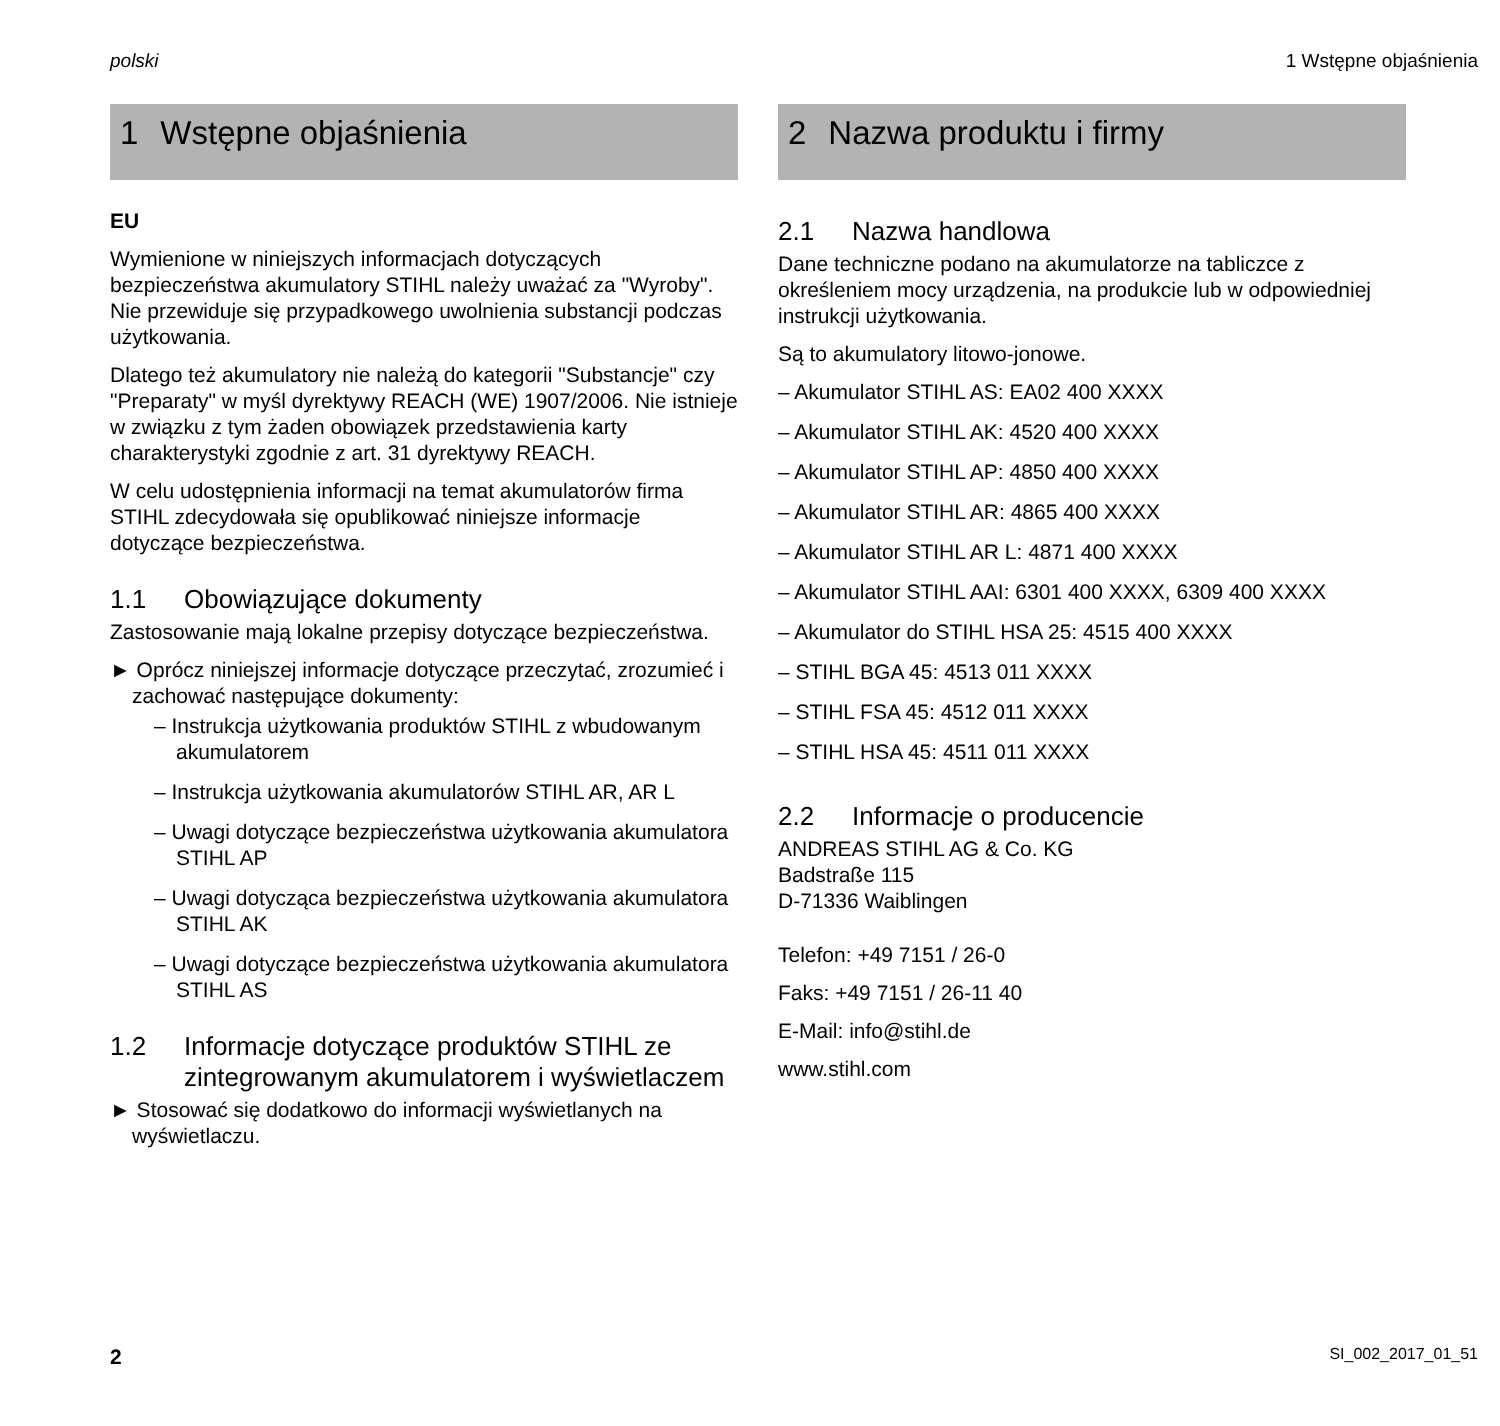polski 1 Wstępne objaśnienia
1 Wstępne objaśnienia
EU
Wymienione w niniejszych informacjach dotyczących bezpieczeństwa akumulatory STIHL należy uważać za "Wyroby". Nie przewiduje się przypadkowego uwolnienia substancji podczas użytkowania.
Dlatego też akumulatory nie należą do kategorii "Substancje" czy "Preparaty" w myśl dyrektywy REACH (WE) 1907/2006. Nie istnieje w związku z tym żaden obowiązek przedstawienia karty charakterystyki zgodnie z art. 31 dyrektywy REACH.
W celu udostępnienia informacji na temat akumulatorów firma STIHL zdecydowała się opublikować niniejsze informacje dotyczące bezpieczeństwa.
1.1 Obowiązujące dokumenty
Zastosowanie mają lokalne przepisy dotyczące bezpieczeństwa.
► Oprócz niniejszej informacje dotyczące przeczytać, zrozumieć i zachować następujące dokumenty:
– Instrukcja użytkowania produktów STIHL z wbudowanym akumulatorem
– Instrukcja użytkowania akumulatorów STIHL AR, AR L
– Uwagi dotyczące bezpieczeństwa użytkowania akumulatora STIHL AP
– Uwagi dotycząca bezpieczeństwa użytkowania akumulatora STIHL AK
– Uwagi dotyczące bezpieczeństwa użytkowania akumulatora STIHL AS
1.2 Informacje dotyczące produktów STIHL ze zintegrowanym akumulatorem i wyświetlaczem
► Stosować się dodatkowo do informacji wyświetlanych na wyświetlaczu.
2 Nazwa produktu i firmy
2.1 Nazwa handlowa
Dane techniczne podano na akumulatorze na tabliczce z określeniem mocy urządzenia, na produkcie lub w odpowiedniej instrukcji użytkowania.
Są to akumulatory litowo-jonowe.
– Akumulator STIHL AS: EA02 400 XXXX
– Akumulator STIHL AK: 4520 400 XXXX
– Akumulator STIHL AP: 4850 400 XXXX
– Akumulator STIHL AR: 4865 400 XXXX
– Akumulator STIHL AR L: 4871 400 XXXX
– Akumulator STIHL AAI: 6301 400 XXXX, 6309 400 XXXX
– Akumulator do STIHL HSA 25: 4515 400 XXXX
– STIHL BGA 45: 4513 011 XXXX
– STIHL FSA 45: 4512 011 XXXX
– STIHL HSA 45: 4511 011 XXXX
2.2 Informacje o producencie
ANDREAS STIHL AG & Co. KG
Badstraße 115
D-71336 Waiblingen
Telefon: +49 7151 / 26-0
Faks: +49 7151 / 26-11 40
E-Mail: info@stihl.de
www.stihl.com
2 SI_002_2017_01_51